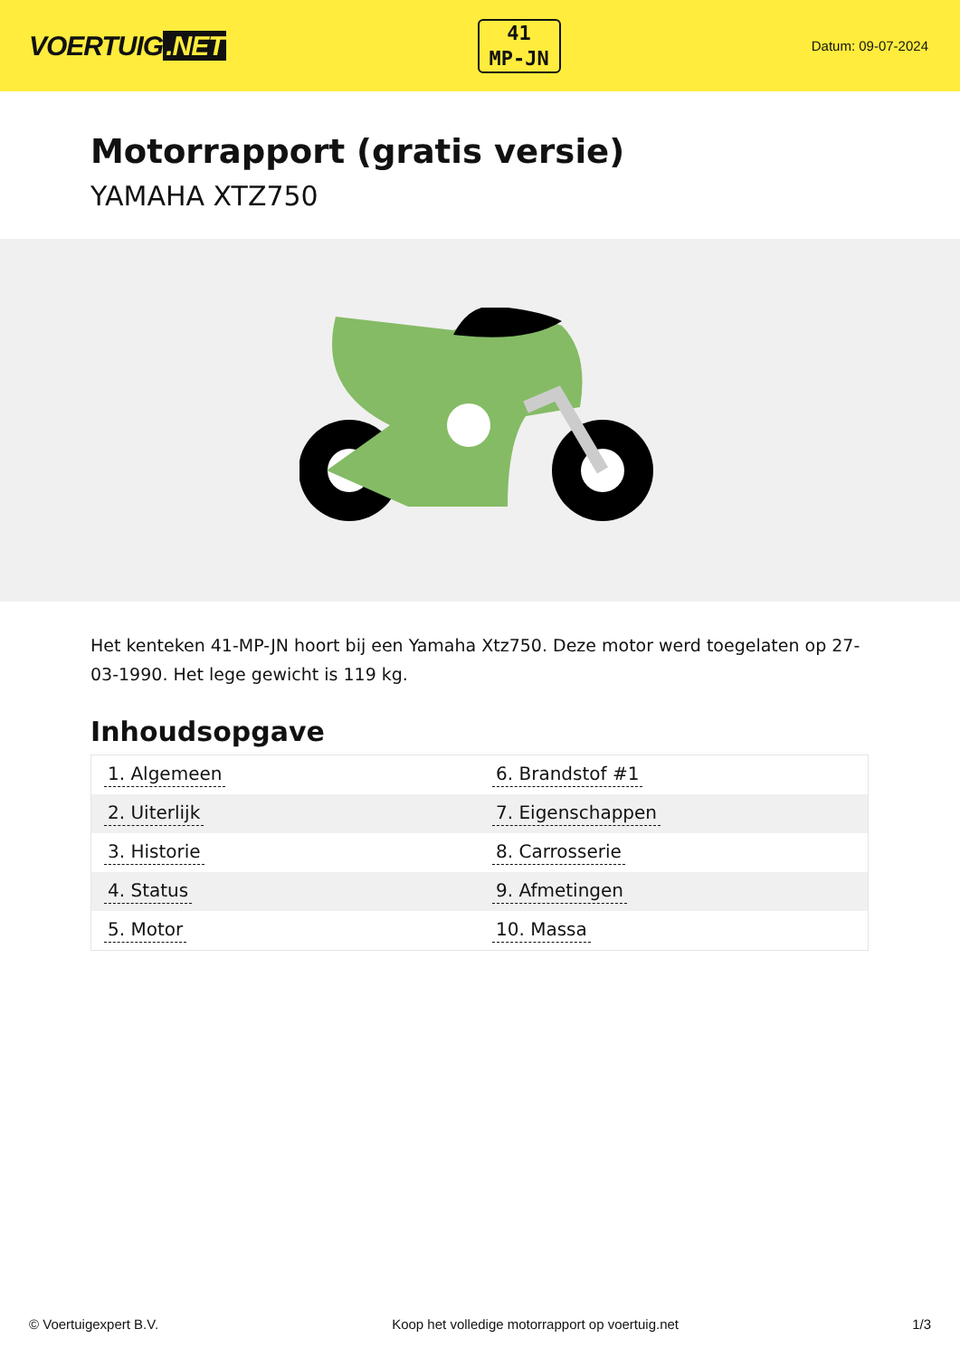VOERTUIG.NET
41
MP-JN
Datum: 09-07-2024
Motorrapport (gratis versie)
YAMAHA XTZ750
Het kenteken 41-MP-JN hoort bij een Yamaha Xtz750. Deze motor werd toegelaten op 27-03-1990. Het lege gewicht is 119 kg.
Inhoudsopgave
| 1. Algemeen | 6. Brandstof #1 |
| 2. Uiterlijk | 7. Eigenschappen |
| 3. Historie | 8. Carrosserie |
| 4. Status | 9. Afmetingen |
| 5. Motor | 10. Massa |
© Voertuigexpert B.V. Koop het volledige motorrapport op voertuig.net 1/3